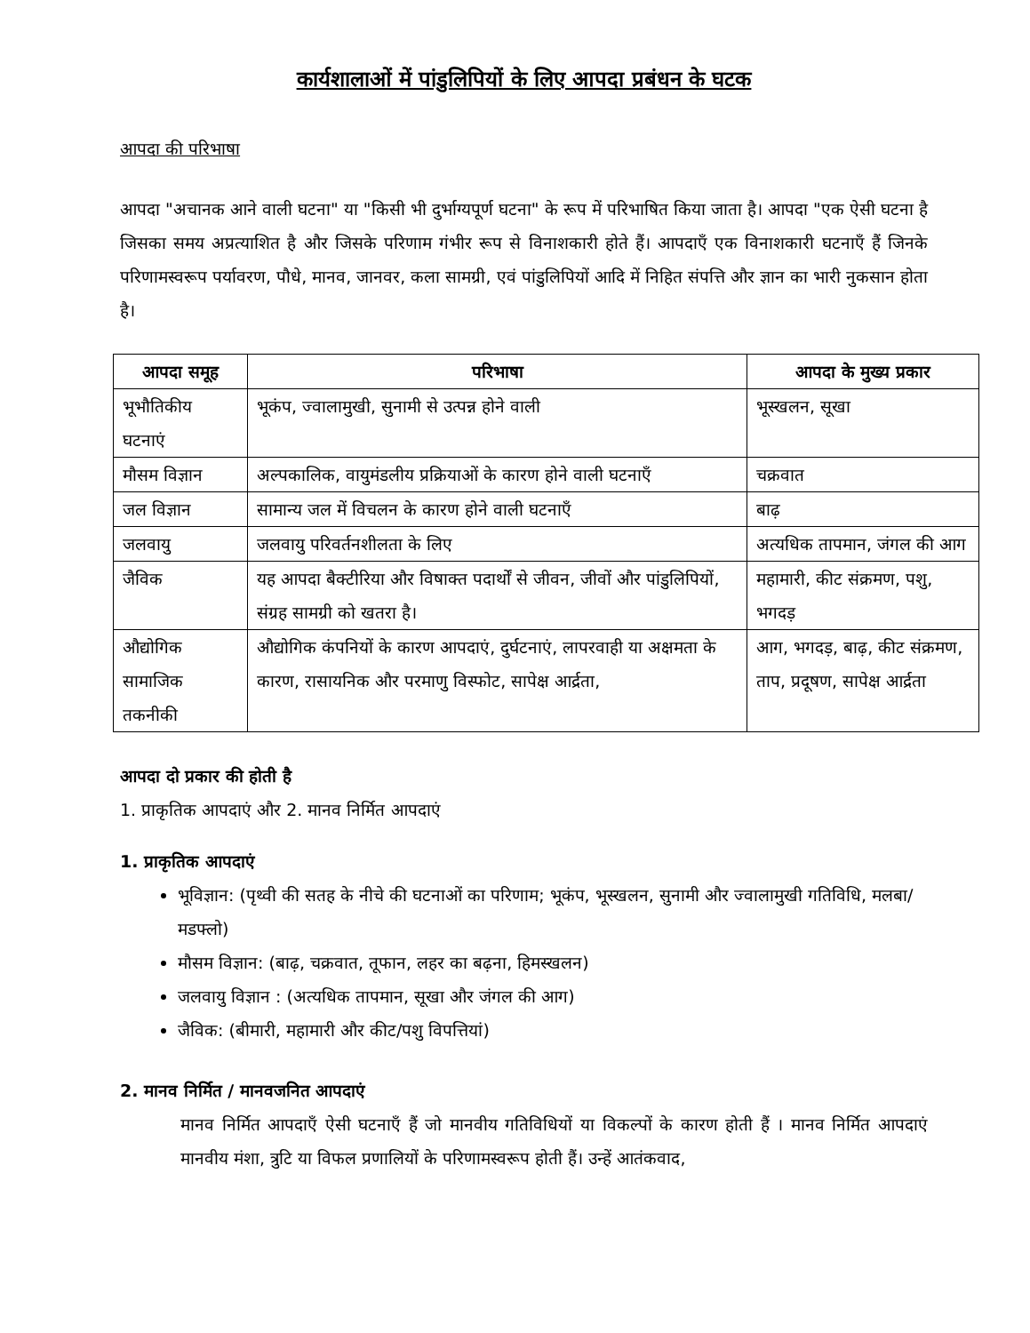कार्यशालाओं में पांडुलिपियों के लिए आपदा प्रबंधन के घटक
आपदा की परिभाषा
आपदा "अचानक आने वाली घटना" या "किसी भी दुर्भाग्यपूर्ण घटना" के रूप में परिभाषित किया जाता है। आपदा "एक ऐसी घटना है जिसका समय अप्रत्याशित है और जिसके परिणाम गंभीर रूप से विनाशकारी होते हैं। आपदाएँ एक विनाशकारी घटनाएँ हैं जिनके परिणामस्वरूप पर्यावरण, पौधे, मानव, जानवर, कला सामग्री, एवं पांडुलिपियों आदि में निहित संपत्ति और ज्ञान का भारी नुकसान होता है।
| आपदा समूह | परिभाषा | आपदा के मुख्य प्रकार |
| --- | --- | --- |
| भूभौतिकीय घटनाएं | भूकंप, ज्वालामुखी, सुनामी से उत्पन्न होने वाली | भूस्खलन, सूखा |
| मौसम विज्ञान | अल्पकालिक, वायुमंडलीय प्रक्रियाओं के कारण होने वाली घटनाएँ | चक्रवात |
| जल विज्ञान | सामान्य जल में विचलन के कारण होने वाली घटनाएँ | बाढ़ |
| जलवायु | जलवायु परिवर्तनशीलता के लिए | अत्यधिक तापमान, जंगल की आग |
| जैविक | यह आपदा बैक्टीरिया और विषाक्त पदार्थों से जीवन, जीवों और पांडुलिपियों, संग्रह सामग्री को खतरा है। | महामारी, कीट संक्रमण, पशु, भगदड़ |
| औद्योगिक सामाजिक तकनीकी | औद्योगिक कंपनियों के कारण आपदाएं, दुर्घटनाएं, लापरवाही या अक्षमता के कारण, रासायनिक और परमाणु विस्फोट, सापेक्ष आर्द्रता, | आग, भगदड़, बाढ़, कीट संक्रमण, ताप, प्रदूषण, सापेक्ष आर्द्रता |
आपदा दो प्रकार की होती है
1. प्राकृतिक आपदाएं और 2. मानव निर्मित आपदाएं
1. प्राकृतिक आपदाएं
भूविज्ञान: (पृथ्वी की सतह के नीचे की घटनाओं का परिणाम; भूकंप, भूस्खलन, सुनामी और ज्वालामुखी गतिविधि, मलबा/मडफ्लो)
मौसम विज्ञान: (बाढ़, चक्रवात, तूफान, लहर का बढ़ना, हिमस्खलन)
जलवायु विज्ञान : (अत्यधिक तापमान, सूखा और जंगल की आग)
जैविक: (बीमारी, महामारी और कीट/पशु विपत्तियां)
2. मानव निर्मित / मानवजनित आपदाएं
मानव निर्मित आपदाएँ ऐसी घटनाएँ हैं जो मानवीय गतिविधियों या विकल्पों के कारण होती हैं । मानव निर्मित आपदाएं मानवीय मंशा, त्रुटि या विफल प्रणालियों के परिणामस्वरूप होती हैं। उन्हें आतंकवाद,